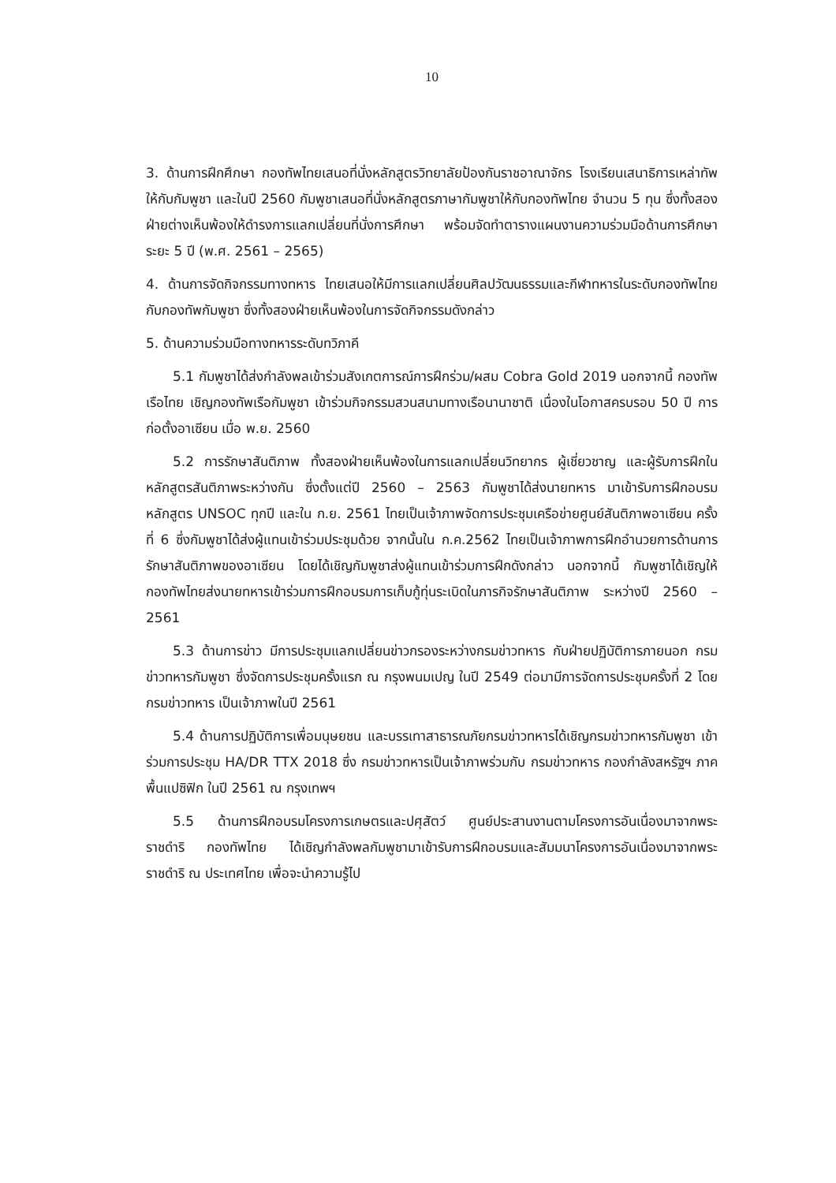10
3. ด้านการฝึกศึกษา กองทัพไทยเสนอที่นั่งหลักสูตรวิทยาลัยป้องกันราชอาณาจักร โรงเรียนเสนาธิการเหล่าทัพให้กับกัมพูชา และในปี 2560 กัมพูชาเสนอที่นั่งหลักสูตรภาษากัมพูชาให้กับกองทัพไทย จำนวน 5 ทุน ซึ่งทั้งสองฝ่ายต่างเห็นพ้องให้ดำรงการแลกเปลี่ยนที่นั่งการศึกษา พร้อมจัดทำตารางแผนงานความร่วมมือด้านการศึกษา ระยะ 5 ปี (พ.ศ. 2561 – 2565)
4. ด้านการจัดกิจกรรมทางทหาร ไทยเสนอให้มีการแลกเปลี่ยนศิลปวัฒนธรรมและกีฬาทหารในระดับกองทัพไทยกับกองทัพกัมพูชา ซึ่งทั้งสองฝ่ายเห็นพ้องในการจัดกิจกรรมดังกล่าว
5. ด้านความร่วมมือทางทหารระดับทวิภาคี
5.1 กัมพูชาได้ส่งกำลังพลเข้าร่วมสังเกตการณ์การฝึกร่วม/ผสม Cobra Gold 2019 นอกจากนี้ กองทัพเรือไทย เชิญกองทัพเรือกัมพูชา เข้าร่วมกิจกรรมสวนสนามทางเรือนานาชาติ เนื่องในโอกาสครบรอบ 50 ปี การก่อตั้งอาเซียน เมื่อ พ.ย. 2560
5.2 การรักษาสันติภาพ ทั้งสองฝ่ายเห็นพ้องในการแลกเปลี่ยนวิทยากร ผู้เชี่ยวชาญ และผู้รับการฝึกในหลักสูตรสันติภาพระหว่างกัน ซึ่งตั้งแต่ปี 2560 – 2563 กัมพูชาได้ส่งนายทหาร มาเข้ารับการฝึกอบรมหลักสูตร UNSOC ทุกปี และใน ก.ย. 2561 ไทยเป็นเจ้าภาพจัดการประชุมเครือข่ายศูนย์สันติภาพอาเซียน ครั้งที่ 6 ซึ่งกัมพูชาได้ส่งผู้แทนเข้าร่วมประชุมด้วย จากนั้นใน ก.ค.2562 ไทยเป็นเจ้าภาพการฝึกอำนวยการด้านการรักษาสันติภาพของอาเซียน โดยได้เชิญกัมพูชาส่งผู้แทนเข้าร่วมการฝึกดังกล่าว นอกจากนี้ กัมพูชาได้เชิญให้กองทัพไทยส่งนายทหารเข้าร่วมการฝึกอบรมการเก็บกู้ทุ่นระเบิดในภารกิจรักษาสันติภาพ ระหว่างปี 2560 – 2561
5.3 ด้านการข่าว มีการประชุมแลกเปลี่ยนข่าวกรองระหว่างกรมข่าวทหาร กับฝ่ายปฏิบัติการภายนอก กรมข่าวทหารกัมพูชา ซึ่งจัดการประชุมครั้งแรก ณ กรุงพนมเปญ ในปี 2549 ต่อมามีการจัดการประชุมครั้งที่ 2 โดยกรมข่าวทหาร เป็นเจ้าภาพในปี 2561
5.4 ด้านการปฏิบัติการเพื่อมนุษยชน และบรรเทาสาธารณภัยกรมข่าวทหารได้เชิญกรมข่าวทหารกัมพูชา เข้าร่วมการประชุม HA/DR TTX 2018 ซึ่ง กรมข่าวทหารเป็นเจ้าภาพร่วมกับ กรมข่าวทหาร กองกำลังสหรัฐฯ ภาคพื้นแปซิฟิก ในปี 2561 ณ กรุงเทพฯ
5.5 ด้านการฝึกอบรมโครงการเกษตรและปศุสัตว์ ศูนย์ประสานงานตามโครงการอันเนื่องมาจากพระราชดำริ กองทัพไทย ได้เชิญกำลังพลกัมพูชามาเข้ารับการฝึกอบรมและสัมมนาโครงการอันเนื่องมาจากพระราชดำริ ณ ประเทศไทย เพื่อจะนำความรู้ไป